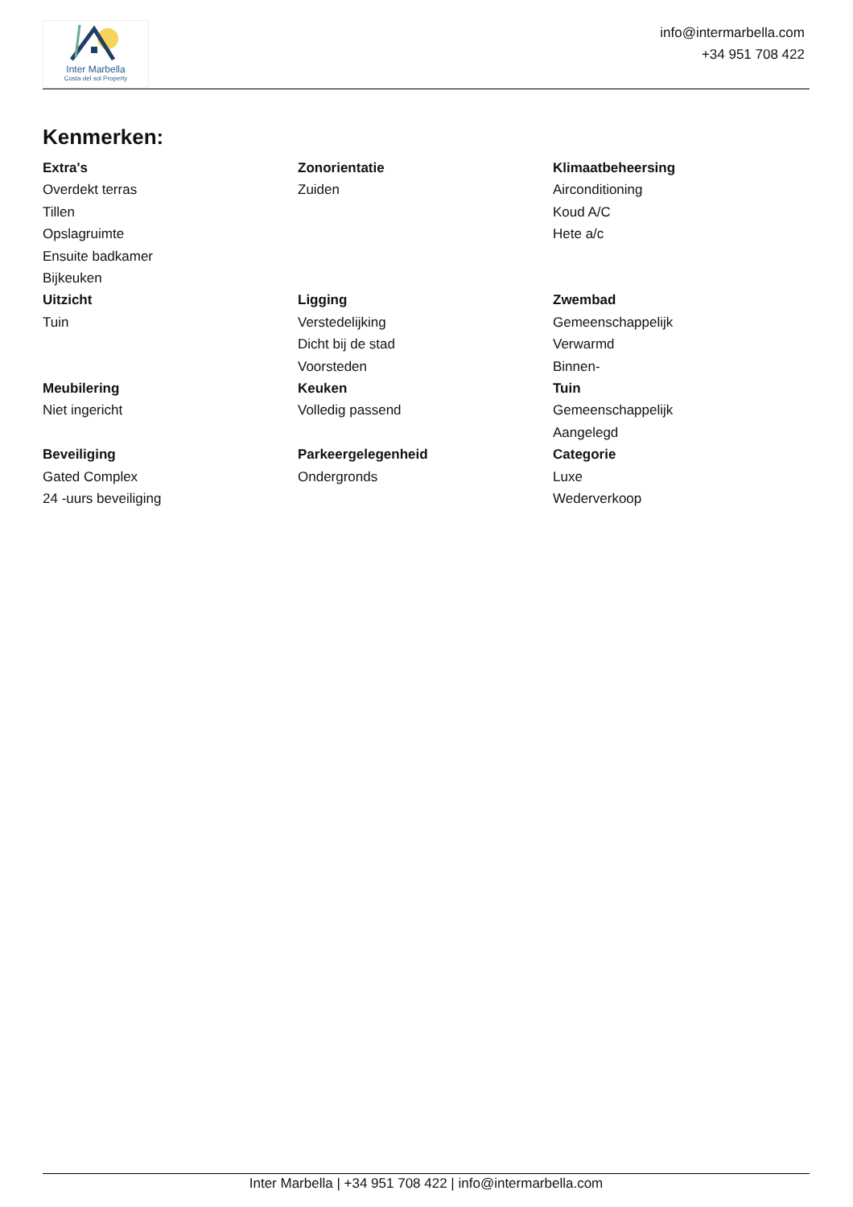Inter Marbella
Costa del sol Property
info@intermarbella.com
+34 951 708 422
Kenmerken:
Extra's
Overdekt terras
Tillen
Opslagruimte
Ensuite badkamer
Bijkeuken
Zonorientatie
Zuiden
Klimaatbeheersing
Airconditioning
Koud A/C
Hete a/c
Uitzicht
Tuin
Ligging
Verstedelijking
Dicht bij de stad
Voorsteden
Zwembad
Gemeenschappelijk
Verwarmd
Binnen-
Meubilering
Niet ingericht
Keuken
Volledig passend
Tuin
Gemeenschappelijk
Aangelegd
Beveiliging
Gated Complex
24 -uurs beveiliging
Parkeergelegenheid
Ondergronds
Categorie
Luxe
Wederverkoop
Inter Marbella | +34 951 708 422 | info@intermarbella.com